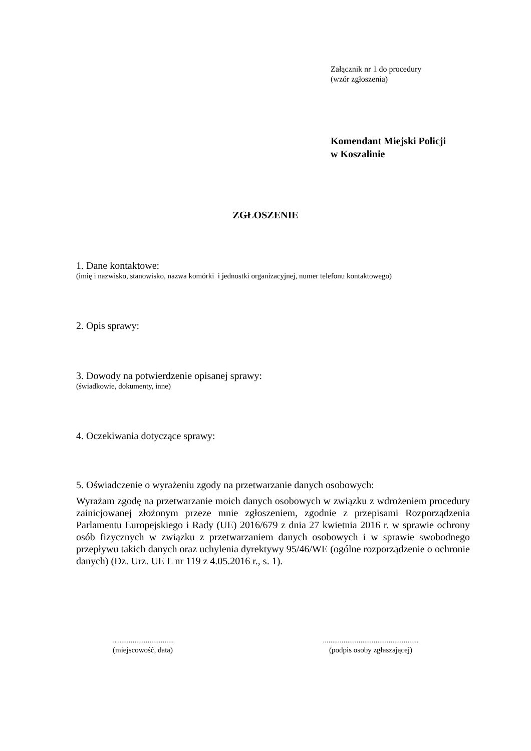Załącznik nr 1 do procedury
(wzór zgłoszenia)
Komendant Miejski Policji
w Koszalinie
ZGŁOSZENIE
1. Dane kontaktowe:
(imię i nazwisko, stanowisko, nazwa komórki i jednostki organizacyjnej, numer telefonu kontaktowego)
2. Opis sprawy:
3. Dowody na potwierdzenie opisanej sprawy:
(świadkowie, dokumenty, inne)
4. Oczekiwania dotyczące sprawy:
5. Oświadczenie o wyrażeniu zgody na przetwarzanie danych osobowych:
Wyrażam zgodę na przetwarzanie moich danych osobowych w związku z wdrożeniem procedury zainicjowanej złożonym przeze mnie zgłoszeniem, zgodnie z przepisami Rozporządzenia Parlamentu Europejskiego i Rady (UE) 2016/679 z dnia 27 kwietnia 2016 r. w sprawie ochrony osób fizycznych w związku z przetwarzaniem danych osobowych i w sprawie swobodnego przepływu takich danych oraz uchylenia dyrektywy 95/46/WE (ogólne rozporządzenie o ochronie danych) (Dz. Urz. UE L nr 119 z 4.05.2016 r., s. 1).
….............................
(miejscowość, data)
...................................................
(podpis osoby zgłaszającej)